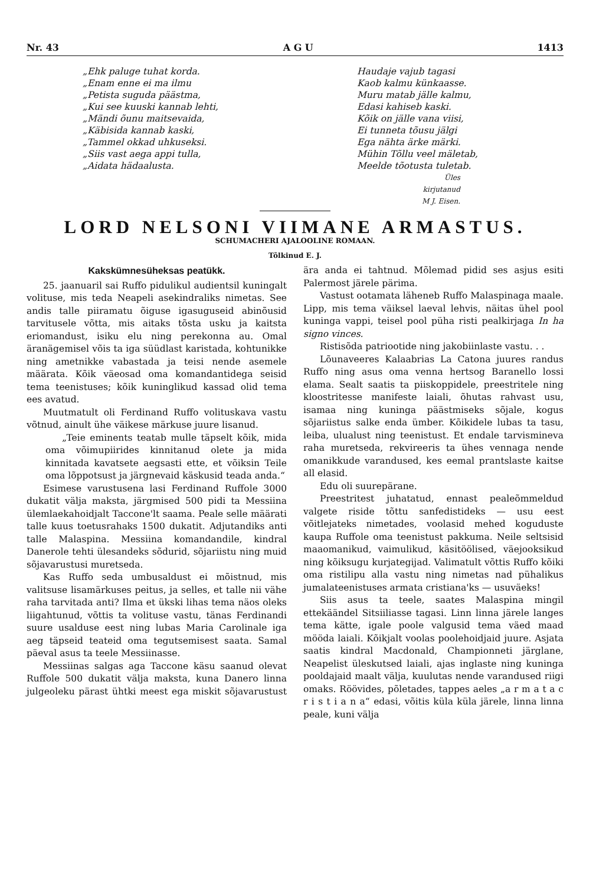Nr. 43 A G U 1413
„Ehk paluge tuhat korda.
„Enam enne ei ma ilmu
„Petista suguda päästma,
„Kui see kuuski kannab lehti,
„Mändi õunu maitsevaida,
„Käbisida kannab kaski,
„Tammel okkad uhkuseksi.
„Siis vast aega appi tulla,
„Aidata hädaalusta.
Haudaje vajub tagasi
Kaob kalmu künkaasse.
Muru matab jälle kalmu,
Edasi kahiseb kaski.
Kõik on jälle vana viisi,
Ei tunneta tõusu jälgi
Ega nähta ärke märki.
Mühin Tõllu veel mäletab,
Meelde tõotusta tuletab.
Üles kirjutanud M J. Eisen.
LORD NELSONI VIIMANE ARMASTUS.
SCHUMACHERI AJALOOLINE ROMAAN.
Tõlkinud E. J.
Kakskümnesüheksas peatükk.
25. jaanuaril sai Ruffo pidulikul audientsil kuningalt volituse, mis teda Neapeli asekindraliks nimetas. See andis talle piiramatu õiguse igasuguseid abinõusid tarvitusele võtta, mis aitaks tõsta usku ja kaitsta eriomandust, isiku elu ning perekonna au. Omal äranägemisel võis ta iga süüdlast karistada, kohtunikke ning ametnikke vabastada ja teisi nende asemele määrata. Kõik väeosad oma komandantidega seisid tema teenistuses; kõik kuninglikud kassad olid tema ees avatud.
Muutmatult oli Ferdinand Ruffo volituskava vastu võtnud, ainult ühe väikese märkuse juure lisanud.
„Teie eminents teatab mulle täpselt kõik, mida oma võimupiirides kinnitanud olete ja mida kinnitada kavatsete aegsasti ette, et võiksin Teile oma lõppotsust ja järgnevaid käskusid teada anda.“
Esimese varustusena lasi Ferdinand Ruffole 3000 dukatit välja maksta, järgmised 500 pidi ta Messiina ülemlaekahoidjalt Taccone'lt saama. Peale selle määrati talle kuus toetusrahaks 1500 dukatit. Adjutandiks anti talle Malaspina. Messiina komandandile, kindral Danerole tehti ülesandeks sõdurid, sõjariistu ning muid sõjavarustusi muretseda.
Kas Ruffo seda umbusaldust ei mõistnud, mis valitsuse lisamärkuses peitus, ja selles, et talle nii vähe raha tarvitada anti? Ilma et ükski lihas tema näos oleks liigahtunud, võttis ta volituse vastu, tänas Ferdinandi suure usalduse eest ning lubas Maria Carolinale iga aeg täpseid teateid oma tegutsemisest saata. Samal päeval asus ta teele Messiinasse.
Messiinas salgas aga Taccone käsu saanud olevat Ruffole 500 dukatit välja maksta, kuna Danero linna julgeoleku pärast ühtki meest ega miskit sõjavarustust ära anda ei tahtnud. Mõlemad pidid ses asjus esiti Palermost järele pärima.
Vastust ootamata läheneb Ruffo Malaspinaga maale. Lipp, mis tema väiksel laeval lehvis, näitas ühel pool kuninga vappi, teisel pool püha risti pealkirjaga In ha signo vinces.
Ristisõda patriootide ning jakobiinlaste vastu. . .
Lõunaveeres Kalaabrias La Catona juures randus Ruffo ning asus oma venna hertsog Baranello lossi elama. Sealt saatis ta piiskoppidele, preestritele ning kloostritesse manifeste laiali, õhutas rahvast usu, isamaa ning kuninga päästmiseks sõjale, kogus sõjariistus salke enda ümber. Kõikidele lubas ta tasu, leiba, ulualust ning teenistust. Et endale tarvismineva raha muretseda, rekvireeris ta ühes vennaga nende omanikkude varandused, kes eemal prantslaste kaitse all elasid.
Edu oli suurepärane.
Preestritest juhatatud, ennast pealeõmmeldud valgete riside tõttu sanfedistideks — usu eest võitlejateks nimetades, voolasid mehed koguduste kaupa Ruffole oma teenistust pakkuma. Neile seltsisid maaomanikud, vaimulikud, käsitöölised, väejooksikud ning kõiksugu kurjategijad. Valimatult võttis Ruffo kõiki oma ristilipu alla vastu ning nimetas nad pühalikus jumalateenistuses armata cristiana'ks — usuväeks!
Siis asus ta teele, saates Malaspina mingil ettekäändel Sitsiiliasse tagasi. Linn linna järele langes tema kätte, igale poole valgusid tema väed maad mööda laiali. Kõikjalt voolas poolehoidjaid juure. Asjata saatis kindral Macdonald, Championneti järglane, Neapelist üleskutsed laiali, ajas inglaste ning kuninga pooldajaid maalt välja, kuulutas nende varandused riigi omaks. Röövides, põletades, tappes aeles „a r m a t a c r i s t i a n a“ edasi, võitis küla küla järele, linna linna peale, kuni välja